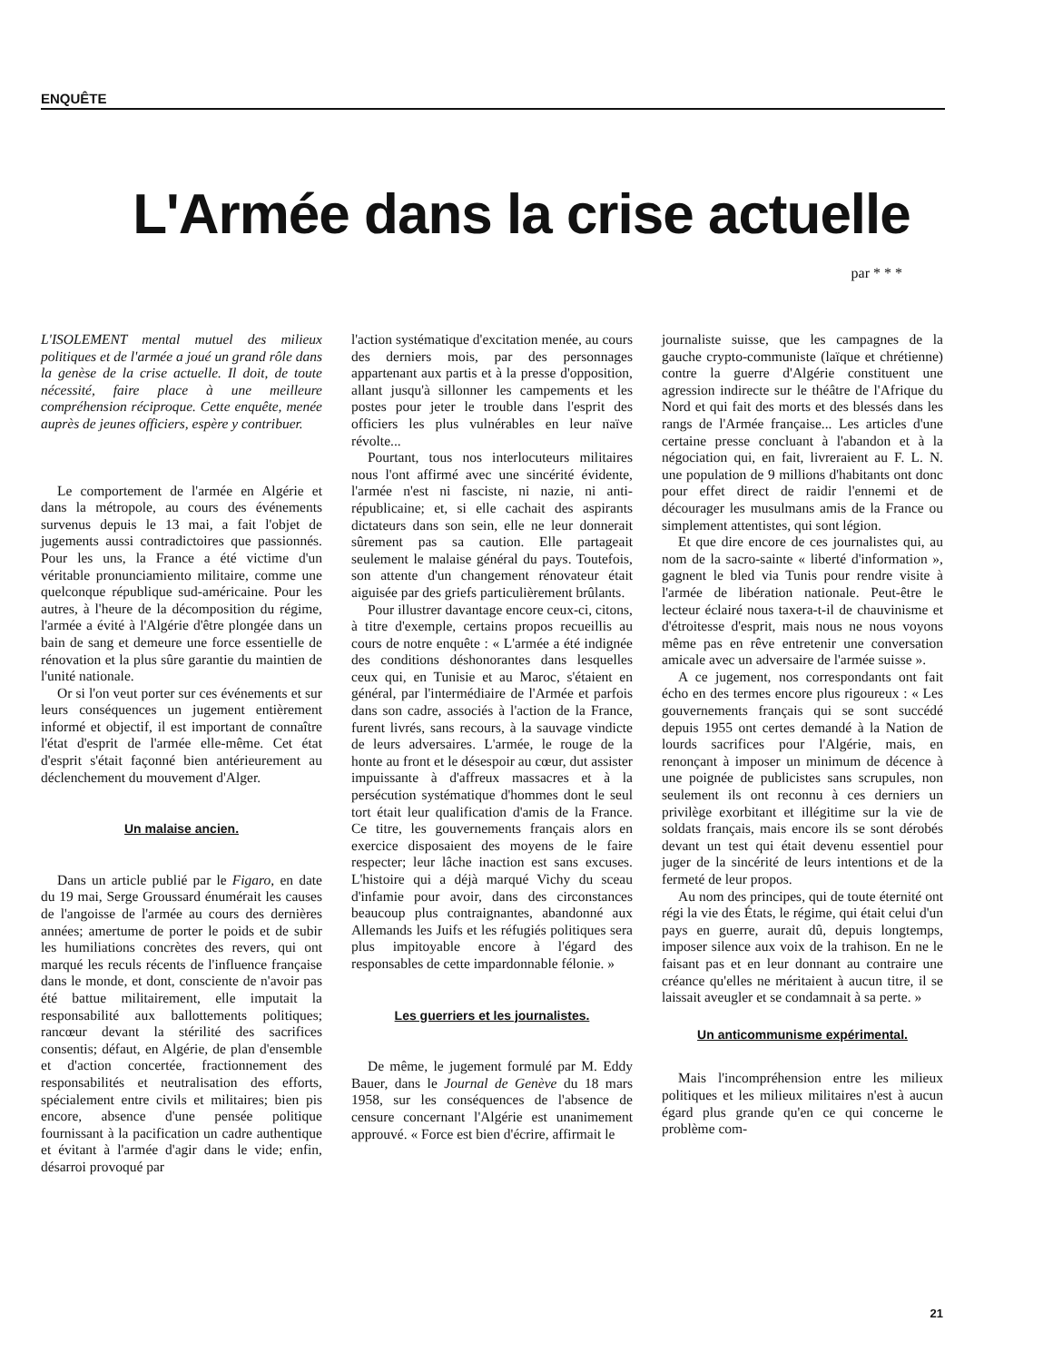ENQUÊTE
L'Armée dans la crise actuelle
par * * *
L'ISOLEMENT mental mutuel des milieux politiques et de l'armée a joué un grand rôle dans la genèse de la crise actuelle. Il doit, de toute nécessité, faire place à une meilleure compréhension réciproque. Cette enquête, menée auprès de jeunes officiers, espère y contribuer.
Le comportement de l'armée en Algérie et dans la métropole, au cours des événements survenus depuis le 13 mai, a fait l'objet de jugements aussi contradictoires que passionnés. Pour les uns, la France a été victime d'un véritable pronunciamiento militaire, comme une quelconque république sud-américaine. Pour les autres, à l'heure de la décomposition du régime, l'armée a évité à l'Algérie d'être plongée dans un bain de sang et demeure une force essentielle de rénovation et la plus sûre garantie du maintien de l'unité nationale.
Or si l'on veut porter sur ces événements et sur leurs conséquences un jugement entièrement informé et objectif, il est important de connaître l'état d'esprit de l'armée elle-même. Cet état d'esprit s'était façonné bien antérieurement au déclenchement du mouvement d'Alger.
Un malaise ancien.
Dans un article publié par le Figaro, en date du 19 mai, Serge Groussard énumérait les causes de l'angoisse de l'armée au cours des dernières années; amertume de porter le poids et de subir les humiliations concrètes des revers, qui ont marqué les reculs récents de l'influence française dans le monde, et dont, consciente de n'avoir pas été battue militairement, elle imputait la responsabilité aux ballottements politiques; rancœur devant la stérilité des sacrifices consentis; défaut, en Algérie, de plan d'ensemble et d'action concertée, fractionnement des responsabilités et neutralisation des efforts, spécialement entre civils et militaires; bien pis encore, absence d'une pensée politique fournissant à la pacification un cadre authentique et évitant à l'armée d'agir dans le vide; enfin, désarroi provoqué par
l'action systématique d'excitation menée, au cours des derniers mois, par des personnages appartenant aux partis et à la presse d'opposition, allant jusqu'à sillonner les campements et les postes pour jeter le trouble dans l'esprit des officiers les plus vulnérables en leur naïve révolte...
Pourtant, tous nos interlocuteurs militaires nous l'ont affirmé avec une sincérité évidente, l'armée n'est ni fasciste, ni nazie, ni anti-républicaine; et, si elle cachait des aspirants dictateurs dans son sein, elle ne leur donnerait sûrement pas sa caution. Elle partageait seulement le malaise général du pays. Toutefois, son attente d'un changement rénovateur était aiguisée par des griefs particulièrement brûlants.
Pour illustrer davantage encore ceux-ci, citons, à titre d'exemple, certains propos recueillis au cours de notre enquête : « L'armée a été indignée des conditions déshonorantes dans lesquelles ceux qui, en Tunisie et au Maroc, s'étaient en général, par l'intermédiaire de l'Armée et parfois dans son cadre, associés à l'action de la France, furent livrés, sans recours, à la sauvage vindicte de leurs adversaires. L'armée, le rouge de la honte au front et le désespoir au cœur, dut assister impuissante à d'affreux massacres et à la persécution systématique d'hommes dont le seul tort était leur qualification d'amis de la France. Ce titre, les gouvernements français alors en exercice disposaient des moyens de le faire respecter; leur lâche inaction est sans excuses. L'histoire qui a déjà marqué Vichy du sceau d'infamie pour avoir, dans des circonstances beaucoup plus contraignantes, abandonné aux Allemands les Juifs et les réfugiés politiques sera plus impitoyable encore à l'égard des responsables de cette impardonnable félonie. »
Les guerriers et les journalistes.
De même, le jugement formulé par M. Eddy Bauer, dans le Journal de Genève du 18 mars 1958, sur les conséquences de l'absence de censure concernant l'Algérie est unanimement approuvé. « Force est bien d'écrire, affirmait le
journaliste suisse, que les campagnes de la gauche crypto-communiste (laïque et chrétienne) contre la guerre d'Algérie constituent une agression indirecte sur le théâtre de l'Afrique du Nord et qui fait des morts et des blessés dans les rangs de l'Armée française... Les articles d'une certaine presse concluant à l'abandon et à la négociation qui, en fait, livreraient au F. L. N. une population de 9 millions d'habitants ont donc pour effet direct de raidir l'ennemi et de décourager les musulmans amis de la France ou simplement attentistes, qui sont légion.
Et que dire encore de ces journalistes qui, au nom de la sacro-sainte « liberté d'information », gagnent le bled via Tunis pour rendre visite à l'armée de libération nationale. Peut-être le lecteur éclairé nous taxera-t-il de chauvinisme et d'étroitesse d'esprit, mais nous ne nous voyons même pas en rêve entretenir une conversation amicale avec un adversaire de l'armée suisse ».
A ce jugement, nos correspondants ont fait écho en des termes encore plus rigoureux : « Les gouvernements français qui se sont succédé depuis 1955 ont certes demandé à la Nation de lourds sacrifices pour l'Algérie, mais, en renonçant à imposer un minimum de décence à une poignée de publicistes sans scrupules, non seulement ils ont reconnu à ces derniers un privilège exorbitant et illégitime sur la vie de soldats français, mais encore ils se sont dérobés devant un test qui était devenu essentiel pour juger de la sincérité de leurs intentions et de la fermeté de leur propos.
Au nom des principes, qui de toute éternité ont régi la vie des États, le régime, qui était celui d'un pays en guerre, aurait dû, depuis longtemps, imposer silence aux voix de la trahison. En ne le faisant pas et en leur donnant au contraire une créance qu'elles ne méritaient à aucun titre, il se laissait aveugler et se condamnait à sa perte. »
Un anticommunisme expérimental.
Mais l'incompréhension entre les milieux politiques et les milieux militaires n'est à aucun égard plus grande qu'en ce qui concerne le problème com-
21